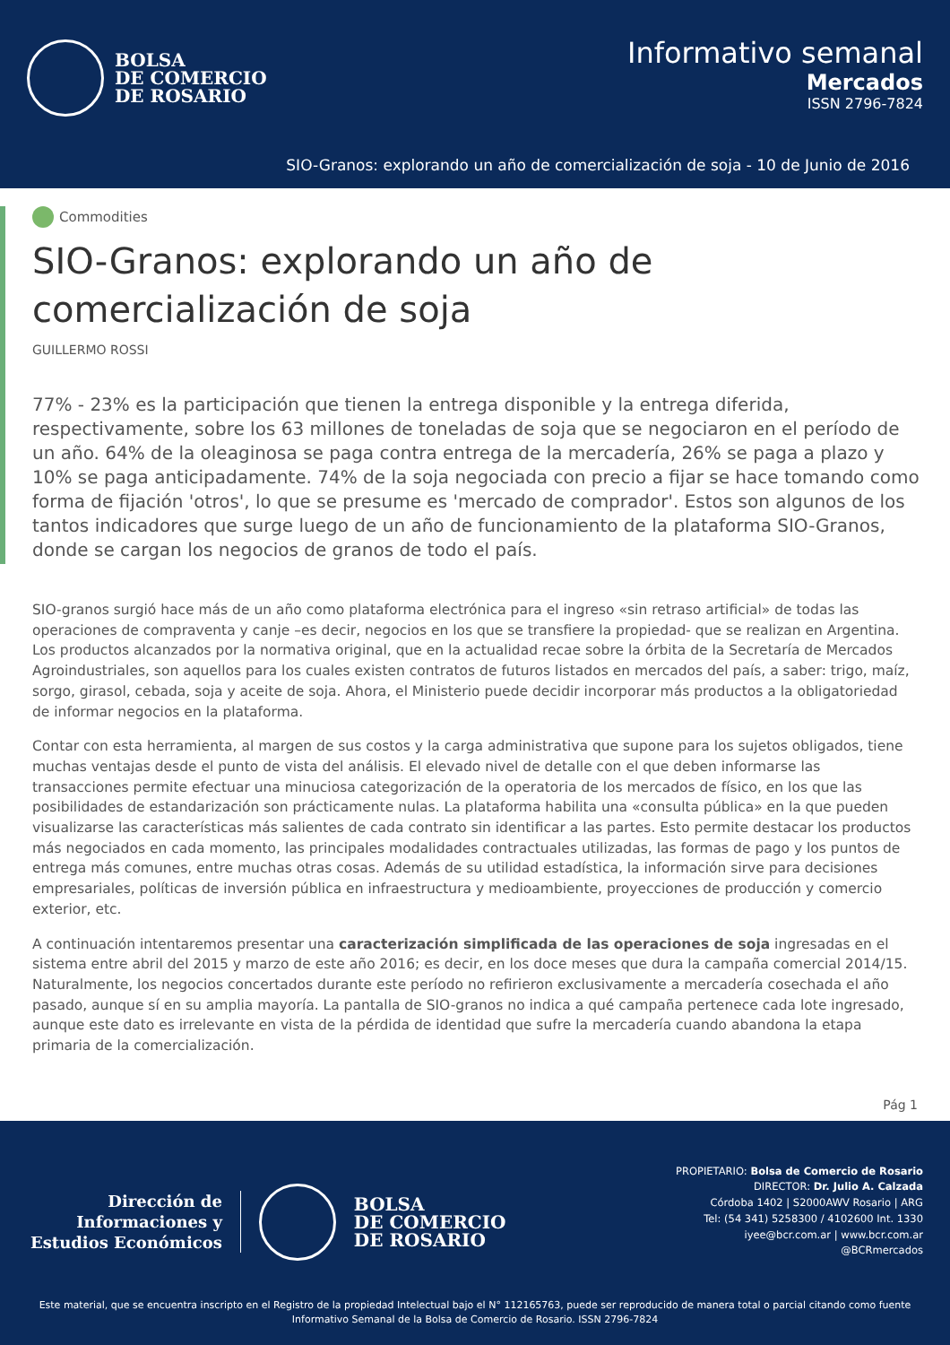BOLSA
DE COMERCIO
DE ROSARIO
Informativo semanal
Mercados
ISSN 2796-7824
SIO-Granos: explorando un año de comercialización de soja - 10 de Junio de 2016
Commodities
SIO-Granos: explorando un año de
comercialización de soja
GUILLERMO ROSSI
77% - 23% es la participación que tienen la entrega disponible y la entrega diferida, respectivamente, sobre los 63 millones de toneladas de soja que se negociaron en el período de un año. 64% de la oleaginosa se paga contra entrega de la mercadería, 26% se paga a plazo y 10% se paga anticipadamente. 74% de la soja negociada con precio a fijar se hace tomando como forma de fijación 'otros', lo que se presume es 'mercado de comprador'. Estos son algunos de los tantos indicadores que surge luego de un año de funcionamiento de la plataforma SIO-Granos, donde se cargan los negocios de granos de todo el país.
SIO-granos surgió hace más de un año como plataforma electrónica para el ingreso «sin retraso artificial» de todas las operaciones de compraventa y canje –es decir, negocios en los que se transfiere la propiedad- que se realizan en Argentina. Los productos alcanzados por la normativa original, que en la actualidad recae sobre la órbita de la Secretaría de Mercados Agroindustriales, son aquellos para los cuales existen contratos de futuros listados en mercados del país, a saber: trigo, maíz, sorgo, girasol, cebada, soja y aceite de soja. Ahora, el Ministerio puede decidir incorporar más productos a la obligatoriedad de informar negocios en la plataforma.
Contar con esta herramienta, al margen de sus costos y la carga administrativa que supone para los sujetos obligados, tiene muchas ventajas desde el punto de vista del análisis. El elevado nivel de detalle con el que deben informarse las transacciones permite efectuar una minuciosa categorización de la operatoria de los mercados de físico, en los que las posibilidades de estandarización son prácticamente nulas. La plataforma habilita una «consulta pública» en la que pueden visualizarse las características más salientes de cada contrato sin identificar a las partes. Esto permite destacar los productos más negociados en cada momento, las principales modalidades contractuales utilizadas, las formas de pago y los puntos de entrega más comunes, entre muchas otras cosas. Además de su utilidad estadística, la información sirve para decisiones empresariales, políticas de inversión pública en infraestructura y medioambiente, proyecciones de producción y comercio exterior, etc.
A continuación intentaremos presentar una caracterización simplificada de las operaciones de soja ingresadas en el sistema entre abril del 2015 y marzo de este año 2016; es decir, en los doce meses que dura la campaña comercial 2014/15. Naturalmente, los negocios concertados durante este período no refirieron exclusivamente a mercadería cosechada el año pasado, aunque sí en su amplia mayoría. La pantalla de SIO-granos no indica a qué campaña pertenece cada lote ingresado, aunque este dato es irrelevante en vista de la pérdida de identidad que sufre la mercadería cuando abandona la etapa primaria de la comercialización.
Pág 1
Dirección de
Informaciones y
Estudios Económicos
BOLSA
DE COMERCIO
DE ROSARIO
PROPIETARIO: Bolsa de Comercio de Rosario
DIRECTOR: Dr. Julio A. Calzada
Córdoba 1402 | S2000AWV Rosario | ARG
Tel: (54 341) 5258300 / 4102600 Int. 1330
iyee@bcr.com.ar | www.bcr.com.ar
@BCRmercados
Este material, que se encuentra inscripto en el Registro de la propiedad Intelectual bajo el N° 112165763, puede ser reproducido de manera total o parcial citando como fuente Informativo Semanal de la Bolsa de Comercio de Rosario. ISSN 2796-7824